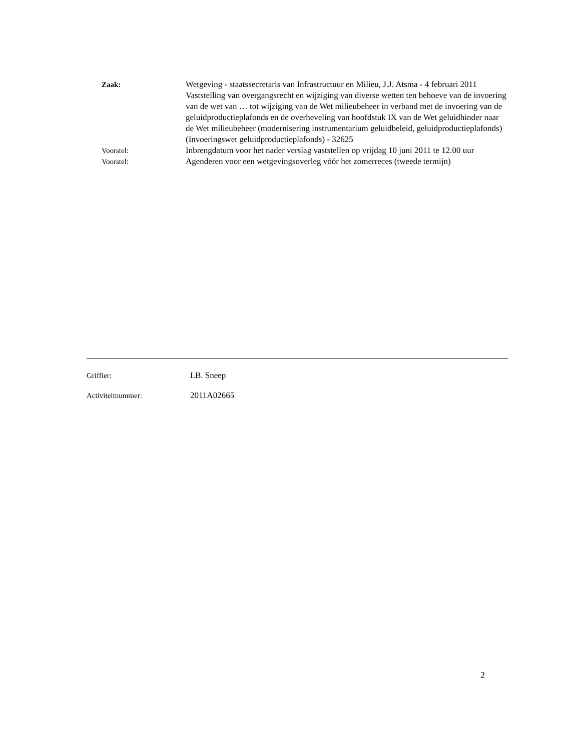Zaak: Wetgeving - staatssecretaris van Infrastructuur en Milieu, J.J. Atsma - 4 februari 2011
Vaststelling van overgangsrecht en wijziging van diverse wetten ten behoeve van de invoering van de wet van … tot wijziging van de Wet milieubeheer in verband met de invoering van de geluidproductieplafonds en de overheveling van hoofdstuk IX van de Wet geluidhinder naar de Wet milieubeheer (modernisering instrumentarium geluidbeleid, geluidproductieplafonds) (Invoeringswet geluidproductieplafonds) - 32625
Voorstel: Inbrengdatum voor het nader verslag vaststellen op vrijdag 10 juni 2011 te 12.00 uur
Voorstel: Agenderen voor een wetgevingsoverleg vóór het zomerreces (tweede termijn)
Griffier: I.B. Sneep
Activiteitnummer: 2011A02665
2